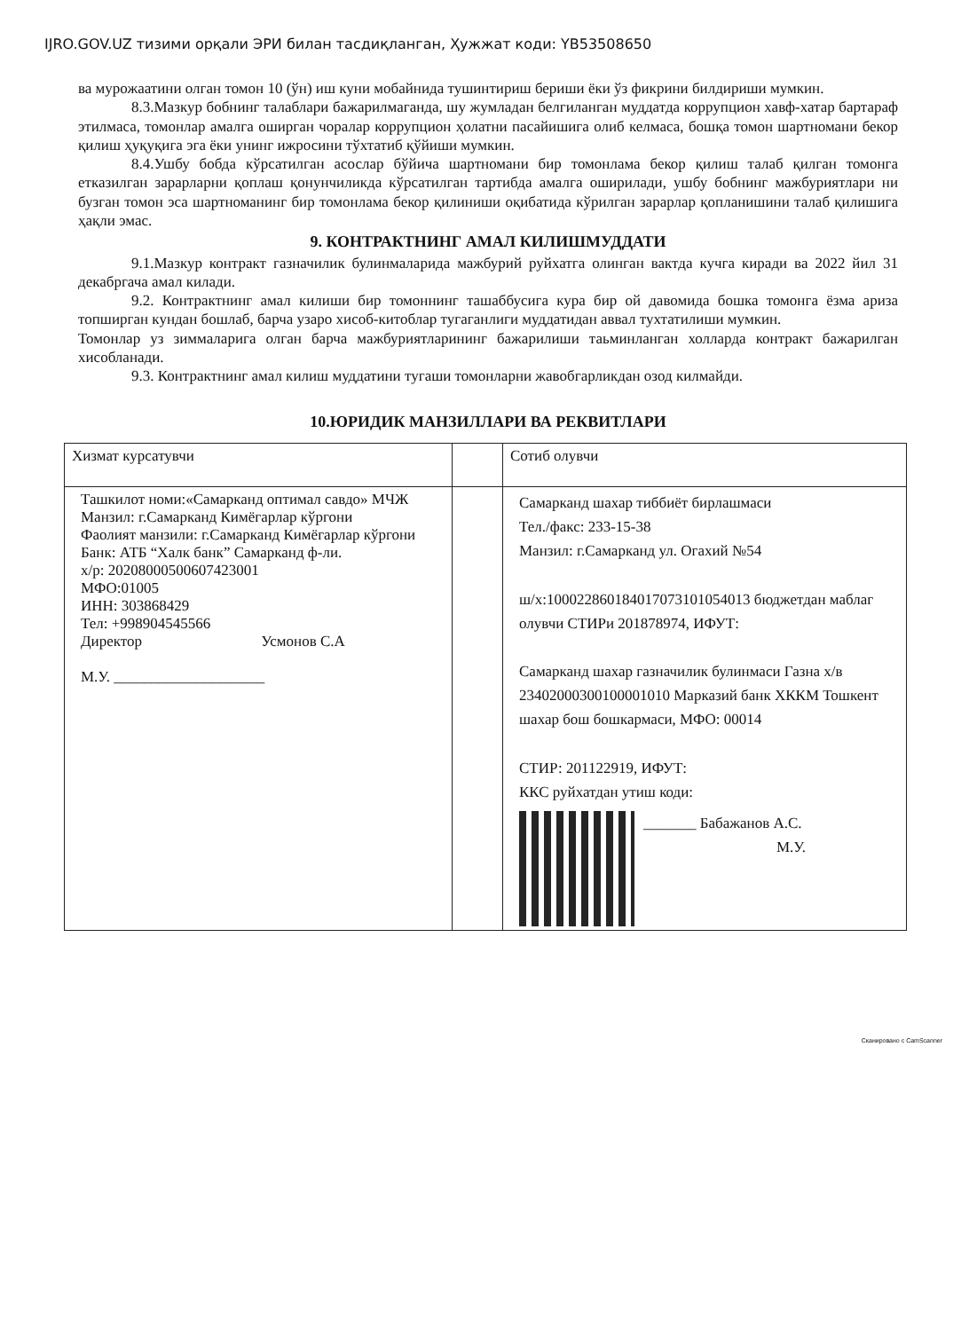IJRO.GOV.UZ тизими орқали ЭРИ билан тасдиқланган, Ҳужжат коди: YB53508650
ва мурожаатини олган томон 10 (ўн) иш куни мобайнида тушинтириш бериши ёки ўз фикрини билдириши мумкин.
8.3.Мазкур бобнинг талаблари бажарилмаганда, шу жумладан белгиланган муддатда коррупцион хавф-хатар бартараф этилмаса, томонлар амалга оширган чоралар коррупцион ҳолатни пасайишига олиб келмаса, бошқа томон шартномани бекор қилиш ҳуқуқига эга ёки унинг ижросини тўхтатиб қўйиши мумкин.
8.4.Ушбу бобда кўрсатилган асослар бўйича шартномани бир томонлама бекор қилиш талаб қилган томонга етказилган зарарларни қоплаш қонунчиликда кўрсатилган тартибда амалга оширилади, ушбу бобнинг мажбуриятлари ни бузган томон эса шартноманинг бир томонлама бекор қилиниши оқибатида кўрилган зарарлар қопланишини талаб қилишига ҳақли эмас.
9. КОНТРАКТНИНГ АМАЛ КИЛИШМУДДАТИ
9.1.Мазкур контракт газначилик булинмаларида мажбурий руйхатга олинган вактда кучга киради ва 2022 йил 31 декабргача амал килади.
9.2. Контрактнинг амал килиши бир томоннинг ташаббусига кура бир ой давомида бошка томонга ёзма ариза топширган кундан бошлаб, барча узаро хисоб-китоблар тугаганлиги муддатидан аввал тухтатилиши мумкин.
Томонлар уз зиммаларига олган барча мажбуриятларининг бажарилиши таьминланган холларда контракт бажарилган хисобланади.
9.3. Контрактнинг амал килиш муддатини тугаши томонларни жавобгарликдан озод килмайди.
10.ЮРИДИК МАНЗИЛЛАРИ ВА РЕКВИТЛАРИ
| Хизмат курсатувчи | | Сотиб олувчи |
| Ташкилот номи:«Самарканд оптимал савдо» МЧЖ Манзил: г.Самарканд Кимёгарлар кўргони Фаолият манзили: г.Самарканд Кимёгарлар кўргони Банк: АТБ “Халк банк” Самарканд ф-ли. х/р: 20208000500607423001 МФО:01005 ИНН: 303868429 Тел: +998904545566 Директор Усмонов С.А М.У. ____________________ | | Самарканд шахар тиббиёт бирлашмаси Тел./факс: 233-15-38 Манзил: г.Самарканд ул. Огахий №54 ш/х:100022860184017073101054013 бюджетдан маблаг олувчи СТИРи 201878974, ИФУТ: Самарканд шахар газначилик булинмаси Газна х/в 23402000300100001010 Марказий банк ХККМ Тошкент шахар бош бошкармаси, МФО: 00014 СТИР: 201122919, ИФУТ: ККС руйхатдан утиш коди: _______ Бабажанов А.С. М.У. |
Сканировано с CamScanner